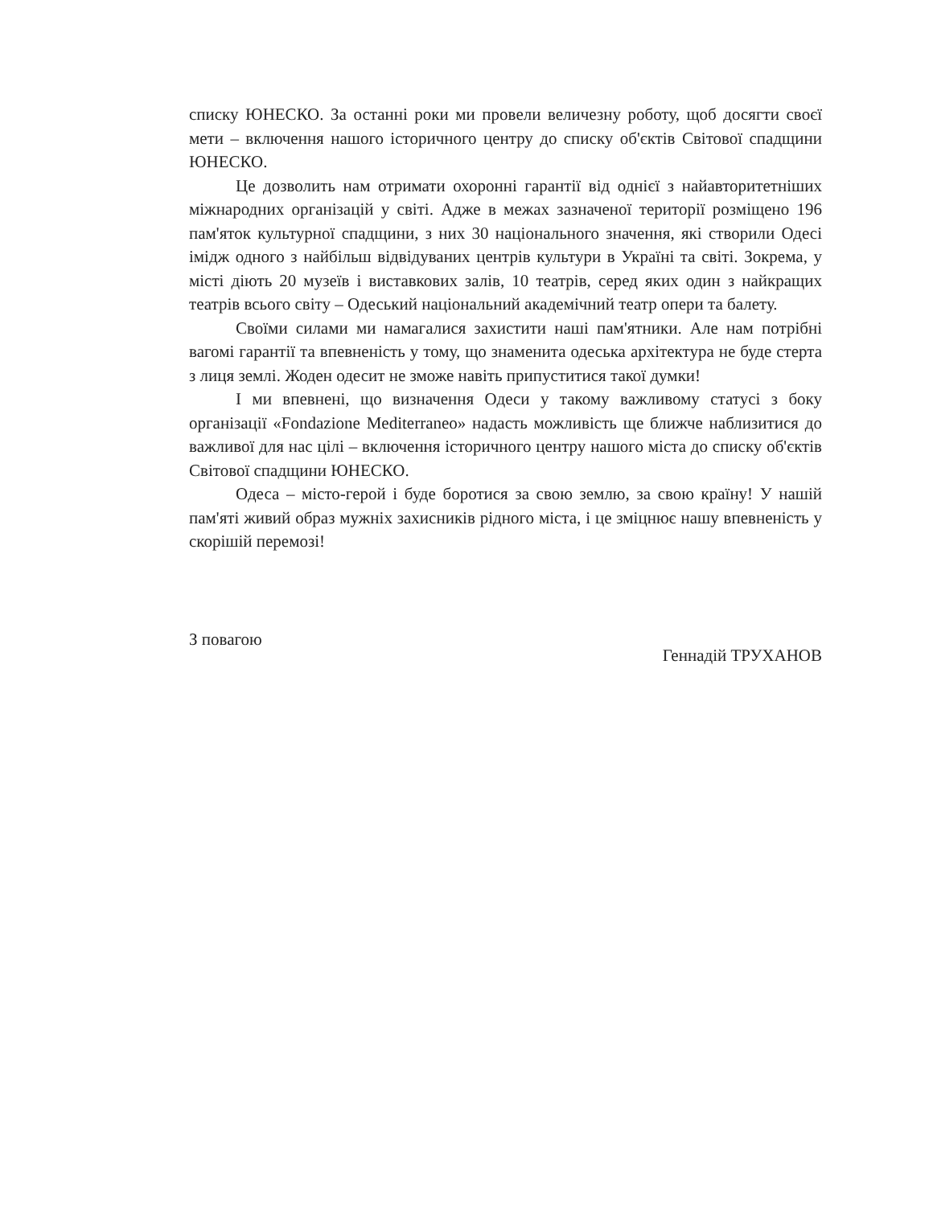списку ЮНЕСКО. За останні роки ми провели величезну роботу, щоб досягти своєї мети – включення нашого історичного центру до списку об'єктів Світової спадщини ЮНЕСКО.
Це дозволить нам отримати охоронні гарантії від однієї з найавторитетніших міжнародних організацій у світі. Адже в межах зазначеної території розміщено 196 пам'яток культурної спадщини, з них 30 національного значення, які створили Одесі імідж одного з найбільш відвідуваних центрів культури в Україні та світі. Зокрема, у місті діють 20 музеїв і виставкових залів, 10 театрів, серед яких один з найкращих театрів всього світу – Одеський національний академічний театр опери та балету.
Своїми силами ми намагалися захистити наші пам'ятники. Але нам потрібні вагомі гарантії та впевненість у тому, що знаменита одеська архітектура не буде стерта з лиця землі. Жоден одесит не зможе навіть припуститися такої думки!
І ми впевнені, що визначення Одеси у такому важливому статусі з боку організації «Fondazione Mediterraneo» надасть можливість ще ближче наблизитися до важливої для нас цілі – включення історичного центру нашого міста до списку об'єктів Світової спадщини ЮНЕСКО.
Одеса – місто-герой і буде боротися за свою землю, за свою країну! У нашій пам'яті живий образ мужніх захисників рідного міста, і це зміцнює нашу впевненість у скорішій перемозі!
З повагою
Геннадій ТРУХАНОВ